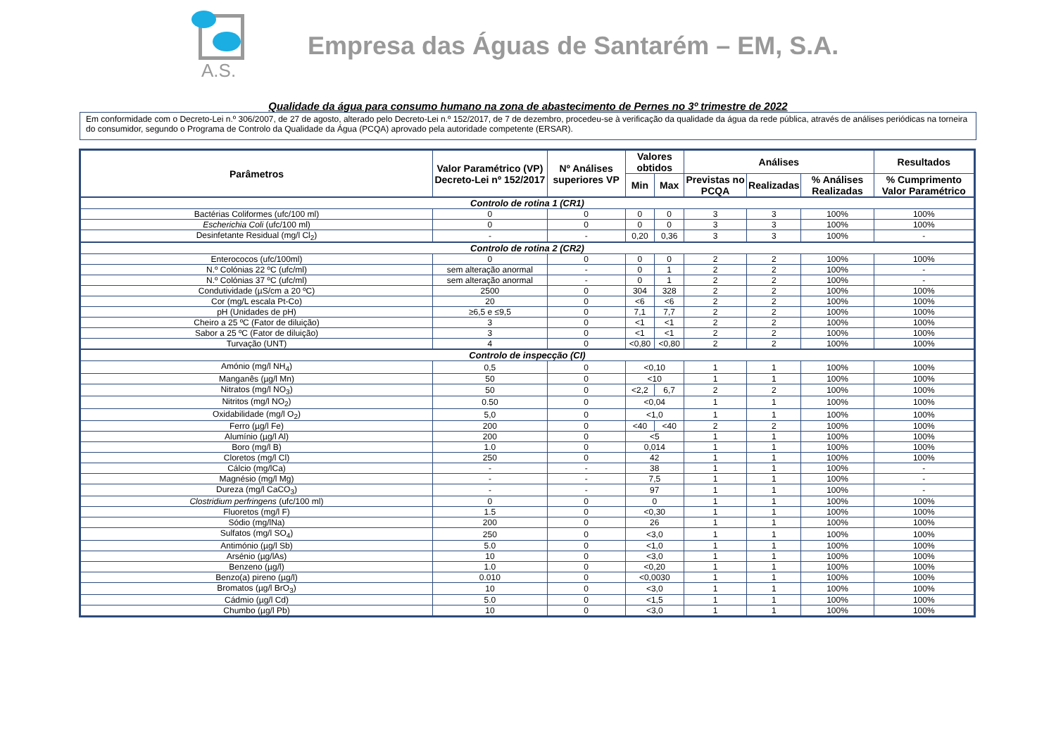A.S.
Empresa das Águas de Santarém – EM, S.A.
Qualidade da água para consumo humano na zona de abastecimento de Pernes no 3º trimestre de 2022
Em conformidade com o Decreto-Lei n.º 306/2007, de 27 de agosto, alterado pelo Decreto-Lei n.º 152/2017, de 7 de dezembro, procedeu-se à verificação da qualidade da água da rede pública, através de análises periódicas na torneira do consumidor, segundo o Programa de Controlo da Qualidade da Água (PCQA) aprovado pela autoridade competente (ERSAR).
| Parâmetros | Valor Paramétrico (VP) Decreto-Lei nº 152/2017 | Nº Análises superiores VP | Valores obtidos | | Análises | | | Resultados |
| --- | --- | --- | --- | --- | --- | --- | --- | --- |
| | | | Min | Max | Previstas no PCQA | Realizadas | % Análises Realizadas | % Cumprimento Valor Paramétrico |
| Controlo de rotina 1 (CR1) | | | | | | | | |
| Bactérias Coliformes (ufc/100 ml) | 0 | 0 | 0 | 0 | 3 | 3 | 100% | 100% |
| Escherichia Coli (ufc/100 ml) | 0 | 0 | 0 | 0 | 3 | 3 | 100% | 100% |
| Desinfetante Residual (mg/l Cl<sub>2</sub>) | - | - | 0,20 | 0,36 | 3 | 3 | 100% | - |
| Controlo de rotina 2 (CR2) | | | | | | | | |
| Enterococos (ufc/100ml) | 0 | 0 | 0 | 0 | 2 | 2 | 100% | 100% |
| N.º Colónias 22 ºC (ufc/ml) | sem alteração anormal | - | 0 | 1 | 2 | 2 | 100% | - |
| N.º Colónias 37 ºC (ufc/ml) | sem alteração anormal | - | 0 | 1 | 2 | 2 | 100% | - |
| Condutividade (µS/cm a 20 ºC) | 2500 | 0 | 304 | 328 | 2 | 2 | 100% | 100% |
| Cor (mg/L escala Pt-Co) | 20 | 0 | <6 | <6 | 2 | 2 | 100% | 100% |
| pH (Unidades de pH) | ≥6,5 e ≤9,5 | 0 | 7,1 | 7,7 | 2 | 2 | 100% | 100% |
| Cheiro a 25 ºC (Fator de diluição) | 3 | 0 | <1 | <1 | 2 | 2 | 100% | 100% |
| Sabor a 25 ºC (Fator de diluição) | 3 | 0 | <1 | <1 | 2 | 2 | 100% | 100% |
| Turvação (UNT) | 4 | 0 | <0,80 | <0,80 | 2 | 2 | 100% | 100% |
| Controlo de inspecção (CI) | | | | | | | | |
| Amónio (mg/l NH<sub>4</sub>) | 0,5 | 0 | <0,10 | | 1 | 1 | 100% | 100% |
| Manganês (µg/l Mn) | 50 | 0 | <10 | | 1 | 1 | 100% | 100% |
| Nitratos (mg/l NO<sub>3</sub>) | 50 | 0 | <2,2 | 6,7 | 2 | 2 | 100% | 100% |
| Nitritos (mg/l NO<sub>2</sub>) | 0.50 | 0 | <0,04 | | 1 | 1 | 100% | 100% |
| Oxidabilidade (mg/l O<sub>2</sub>) | 5,0 | 0 | <1,0 | | 1 | 1 | 100% | 100% |
| Ferro (µg/l Fe) | 200 | 0 | <40 | <40 | 2 | 2 | 100% | 100% |
| Alumínio (µg/l Al) | 200 | 0 | <5 | | 1 | 1 | 100% | 100% |
| Boro (mg/l B) | 1.0 | 0 | 0,014 | | 1 | 1 | 100% | 100% |
| Cloretos (mg/l Cl) | 250 | 0 | 42 | | 1 | 1 | 100% | 100% |
| Cálcio (mg/lCa) | - | - | 38 | | 1 | 1 | 100% | - |
| Magnésio (mg/l Mg) | - | - | 7,5 | | 1 | 1 | 100% | - |
| Dureza (mg/l CaCO<sub>3</sub>) | - | - | 97 | | 1 | 1 | 100% | - |
| Clostridium perfringens (ufc/100 ml) | 0 | 0 | 0 | | 1 | 1 | 100% | 100% |
| Fluoretos (mg/l F) | 1.5 | 0 | <0,30 | | 1 | 1 | 100% | 100% |
| Sódio (mg/lNa) | 200 | 0 | 26 | | 1 | 1 | 100% | 100% |
| Sulfatos (mg/l SO<sub>4</sub>) | 250 | 0 | <3,0 | | 1 | 1 | 100% | 100% |
| Antimónio (µg/l Sb) | 5.0 | 0 | <1,0 | | 1 | 1 | 100% | 100% |
| Arsénio (µg/lAs) | 10 | 0 | <3,0 | | 1 | 1 | 100% | 100% |
| Benzeno (µg/l) | 1.0 | 0 | <0,20 | | 1 | 1 | 100% | 100% |
| Benzo(a) pireno (µg/l) | 0.010 | 0 | <0,0030 | | 1 | 1 | 100% | 100% |
| Bromatos (µg/l BrO<sub>3</sub>) | 10 | 0 | <3,0 | | 1 | 1 | 100% | 100% |
| Cádmio (µg/l Cd) | 5.0 | 0 | <1,5 | | 1 | 1 | 100% | 100% |
| Chumbo (µg/l Pb) | 10 | 0 | <3,0 | | 1 | 1 | 100% | 100% |